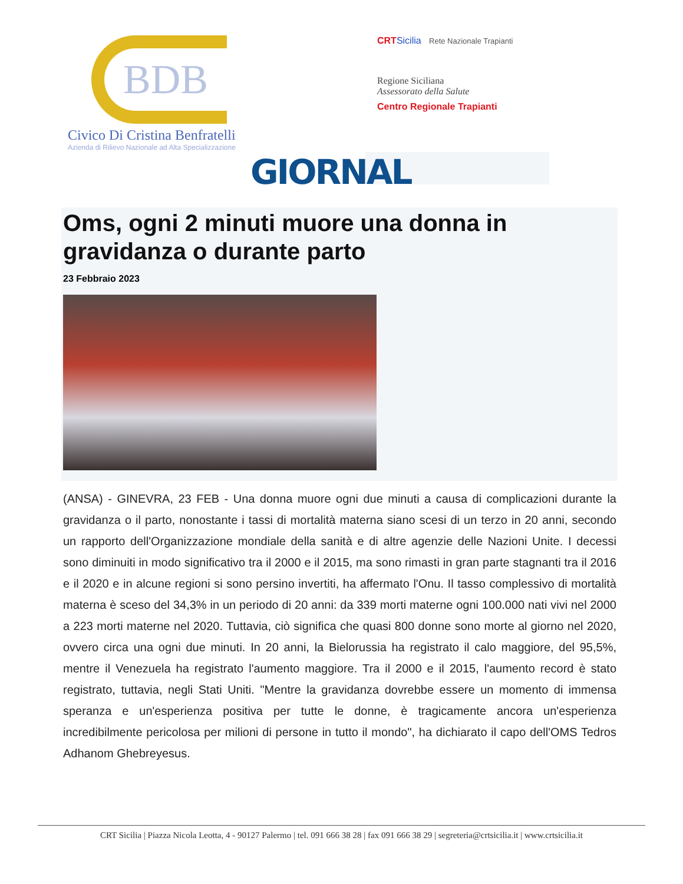BDB
Civico Di Cristina Benfratelli
Azienda di Rilievo Nazionale ad Alta Specializzazione
CRT Sicilia Rete Nazionale Trapianti
Regione Siciliana
Assessorato della Salute
Centro Regionale Trapianti
GIORNAL
Oms, ogni 2 minuti muore una donna in gravidanza o durante parto
23 Febbraio 2023
(ANSA) - GINEVRA, 23 FEB - Una donna muore ogni due minuti a causa di complicazioni durante la gravidanza o il parto, nonostante i tassi di mortalità materna siano scesi di un terzo in 20 anni, secondo un rapporto dell'Organizzazione mondiale della sanità e di altre agenzie delle Nazioni Unite. I decessi sono diminuiti in modo significativo tra il 2000 e il 2015, ma sono rimasti in gran parte stagnanti tra il 2016 e il 2020 e in alcune regioni si sono persino invertiti, ha affermato l'Onu. Il tasso complessivo di mortalità materna è sceso del 34,3% in un periodo di 20 anni: da 339 morti materne ogni 100.000 nati vivi nel 2000 a 223 morti materne nel 2020. Tuttavia, ciò significa che quasi 800 donne sono morte al giorno nel 2020, ovvero circa una ogni due minuti. In 20 anni, la Bielorussia ha registrato il calo maggiore, del 95,5%, mentre il Venezuela ha registrato l'aumento maggiore. Tra il 2000 e il 2015, l'aumento record è stato registrato, tuttavia, negli Stati Uniti. "Mentre la gravidanza dovrebbe essere un momento di immensa speranza e un'esperienza positiva per tutte le donne, è tragicamente ancora un'esperienza incredibilmente pericolosa per milioni di persone in tutto il mondo", ha dichiarato il capo dell'OMS Tedros Adhanom Ghebreyesus.
CRT Sicilia | Piazza Nicola Leotta, 4 - 90127 Palermo | tel. 091 666 38 28 | fax 091 666 38 29 | segreteria@crtsicilia.it | www.crtsicilia.it